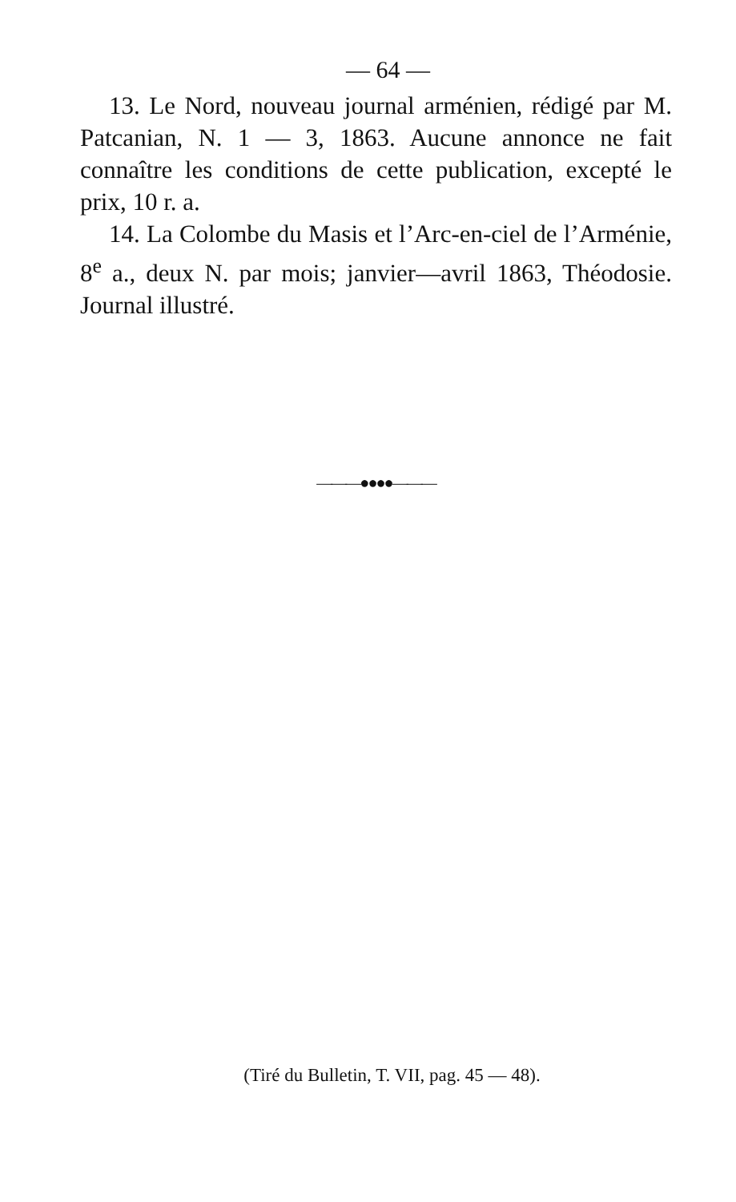— 64 —
13. Le Nord, nouveau journal arménien, rédigé par M. Patcanian, N. 1 — 3, 1863. Aucune annonce ne fait connaître les conditions de cette publication, excepté le prix, 10 r. a.
14. La Colombe du Masis et l’Arc-en-ciel de l’Arménie, 8<sup>e</sup> a., deux N. par mois; janvier—avril 1863, Théodosie. Journal illustré.
———●●●●———
(Tiré du Bulletin, T. VII, pag. 45 — 48).